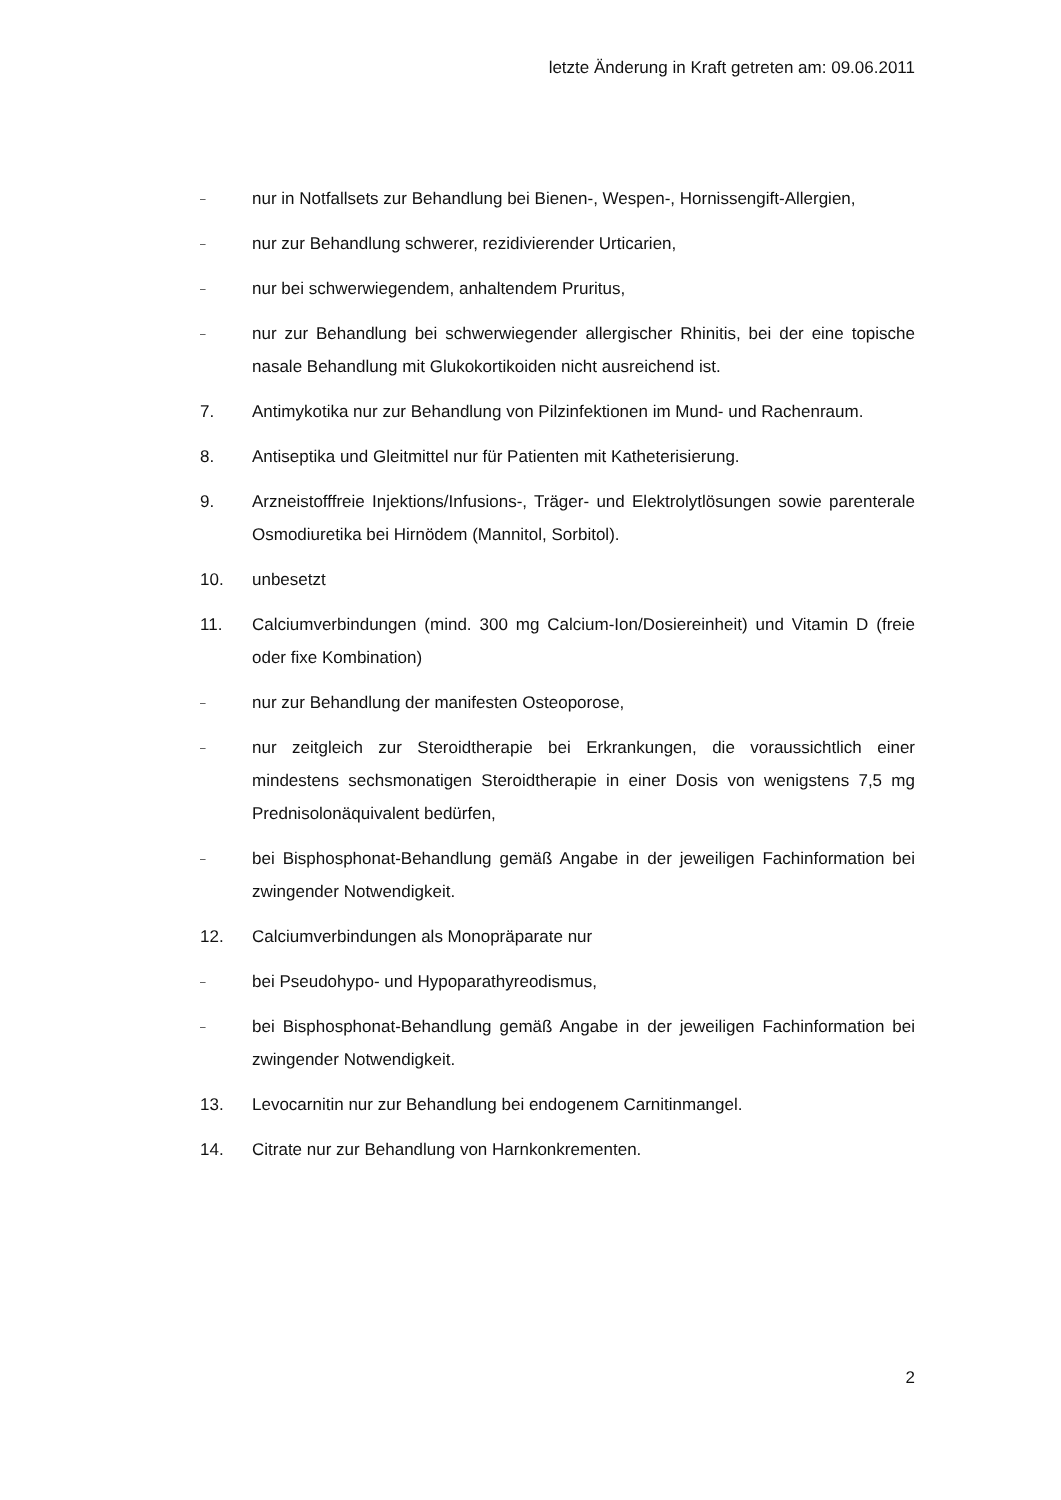letzte Änderung in Kraft getreten am: 09.06.2011
– nur in Notfallsets zur Behandlung bei Bienen-, Wespen-, Hornissengift-Allergien,
– nur zur Behandlung schwerer, rezidivierender Urticarien,
– nur bei schwerwiegendem, anhaltendem Pruritus,
– nur zur Behandlung bei schwerwiegender allergischer Rhinitis, bei der eine topische nasale Behandlung mit Glukokortikoiden nicht ausreichend ist.
7. Antimykotika nur zur Behandlung von Pilzinfektionen im Mund- und Rachenraum.
8. Antiseptika und Gleitmittel nur für Patienten mit Katheterisierung.
9. Arzneistofffreie Injektions/Infusions-, Träger- und Elektrolytlösungen sowie parenterale Osmodiuretika bei Hirnödem (Mannitol, Sorbitol).
10. unbesetzt
11. Calciumverbindungen (mind. 300 mg Calcium-Ion/Dosiereinheit) und Vitamin D (freie oder fixe Kombination)
– nur zur Behandlung der manifesten Osteoporose,
– nur zeitgleich zur Steroidtherapie bei Erkrankungen, die voraussichtlich einer mindestens sechsmonatigen Steroidtherapie in einer Dosis von wenigstens 7,5 mg Prednisolonäquivalent bedürfen,
– bei Bisphosphonat-Behandlung gemäß Angabe in der jeweiligen Fachinformation bei zwingender Notwendigkeit.
12. Calciumverbindungen als Monopräparate nur
– bei Pseudohypo- und Hypoparathyreodismus,
– bei Bisphosphonat-Behandlung gemäß Angabe in der jeweiligen Fachinformation bei zwingender Notwendigkeit.
13. Levocarnitin nur zur Behandlung bei endogenem Carnitinmangel.
14. Citrate nur zur Behandlung von Harnkonkrementen.
2